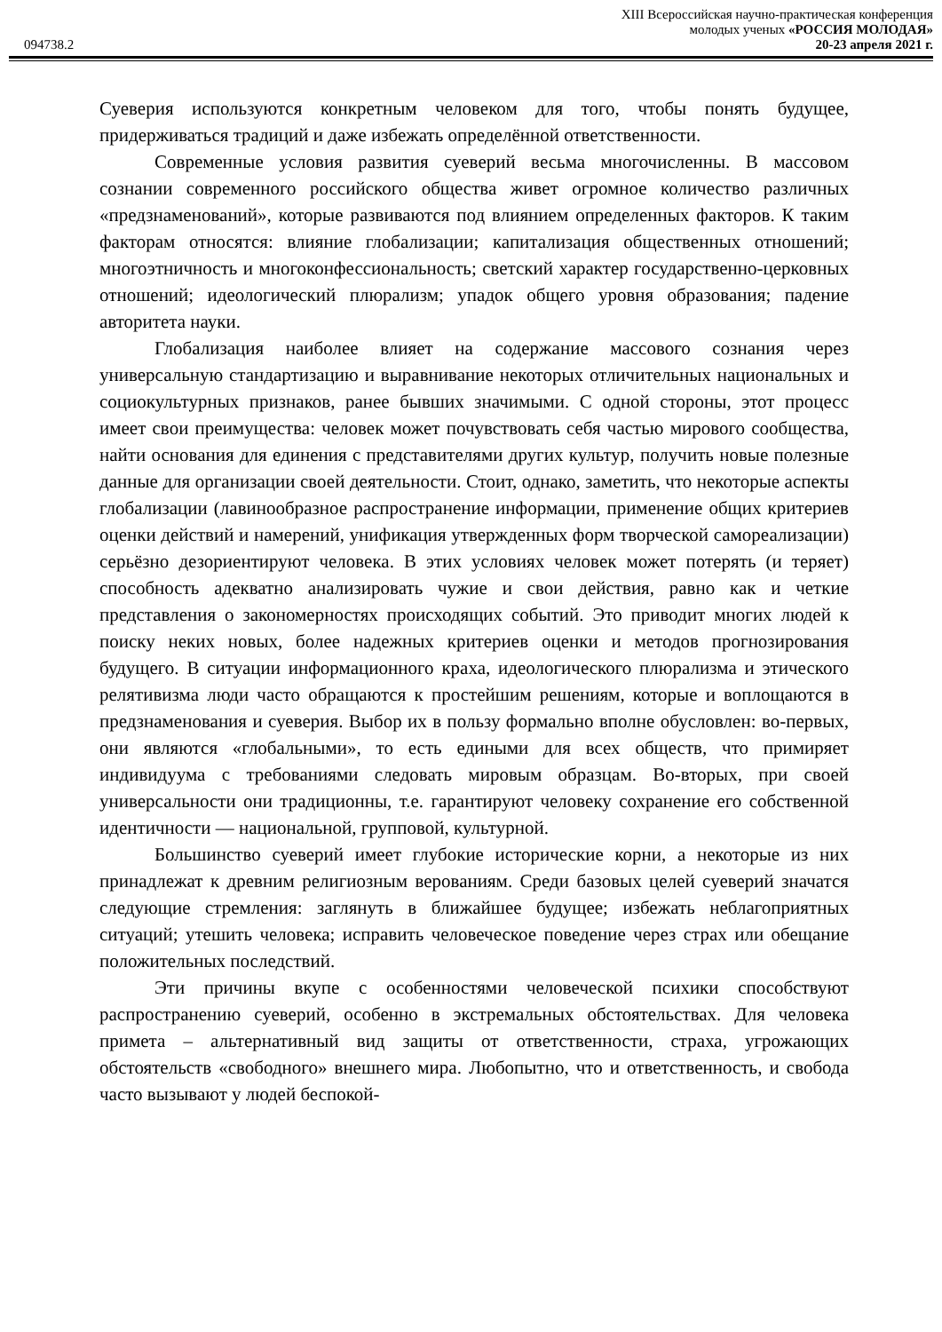XIII Всероссийская научно-практическая конференция
молодых ученых «РОССИЯ МОЛОДАЯ»
20-23 апреля 2021 г.
094738.2
Суеверия используются конкретным человеком для того, чтобы понять будущее, придерживаться традиций и даже избежать определённой ответственности.
Современные условия развития суеверий весьма многочисленны. В массовом сознании современного российского общества живет огромное количество различных «предзнаменований», которые развиваются под влиянием определенных факторов. К таким факторам относятся: влияние глобализации; капитализация общественных отношений; многоэтничность и многоконфессиональность; светский характер государственно-церковных отношений; идеологический плюрализм; упадок общего уровня образования; падение авторитета науки.
Глобализация наиболее влияет на содержание массового сознания через универсальную стандартизацию и выравнивание некоторых отличительных национальных и социокультурных признаков, ранее бывших значимыми. С одной стороны, этот процесс имеет свои преимущества: человек может почувствовать себя частью мирового сообщества, найти основания для единения с представителями других культур, получить новые полезные данные для организации своей деятельности. Стоит, однако, заметить, что некоторые аспекты глобализации (лавинообразное распространение информации, применение общих критериев оценки действий и намерений, унификация утвержденных форм творческой самореализации) серьёзно дезориентируют человека. В этих условиях человек может потерять (и теряет) способность адекватно анализировать чужие и свои действия, равно как и четкие представления о закономерностях происходящих событий. Это приводит многих людей к поиску неких новых, более надежных критериев оценки и методов прогнозирования будущего. В ситуации информационного краха, идеологического плюрализма и этического релятивизма люди часто обращаются к простейшим решениям, которые и воплощаются в предзнаменования и суеверия. Выбор их в пользу формально вполне обусловлен: во-первых, они являются «глобальными», то есть едиными для всех обществ, что примиряет индивидуума с требованиями следовать мировым образцам. Во-вторых, при своей универсальности они традиционны, т.е. гарантируют человеку сохранение его собственной идентичности — национальной, групповой, культурной.
Большинство суеверий имеет глубокие исторические корни, а некоторые из них принадлежат к древним религиозным верованиям. Среди базовых целей суеверий значатся следующие стремления: заглянуть в ближайшее будущее; избежать неблагоприятных ситуаций; утешить человека; исправить человеческое поведение через страх или обещание положительных последствий.
Эти причины вкупе с особенностями человеческой психики способствуют распространению суеверий, особенно в экстремальных обстоятельствах. Для человека примета – альтернативный вид защиты от ответственности, страха, угрожающих обстоятельств «свободного» внешнего мира. Любопытно, что и ответственность, и свобода часто вызывают у людей беспокой-